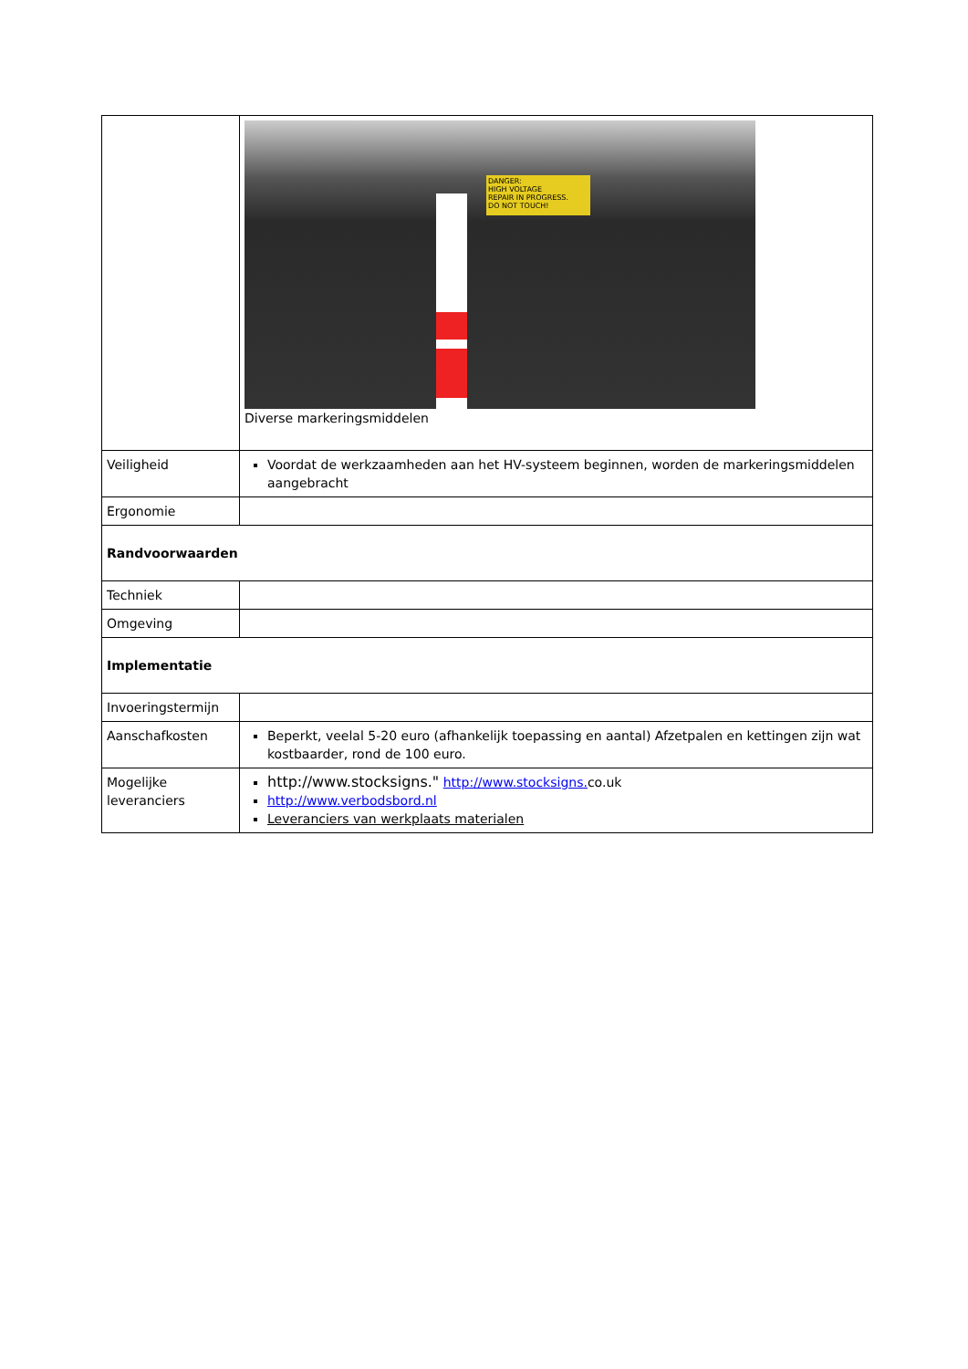| | DANGER: HIGH VOLTAGE REPAIR IN PROGRESS. DO NOT TOUCH! Diverse markeringsmiddelen |
| Veiligheid | Voordat de werkzaamheden aan het HV-systeem beginnen, worden de markeringsmiddelen aangebracht |
| Ergonomie | |
| Randvoorwaarden | |
| Techniek | |
| Omgeving | |
| Implementatie | |
| Invoeringstermijn | |
| Aanschafkosten | Beperkt, veelal 5-20 euro (afhankelijk toepassing en aantal) Afzetpalen en kettingen zijn wat kostbaarder, rond de 100 euro. |
| Mogelijke leveranciers | http://www.stocksigns." http://www.stocksigns. co.uk http://www.verbodsbord.nl Leveranciers van werkplaats materialen |